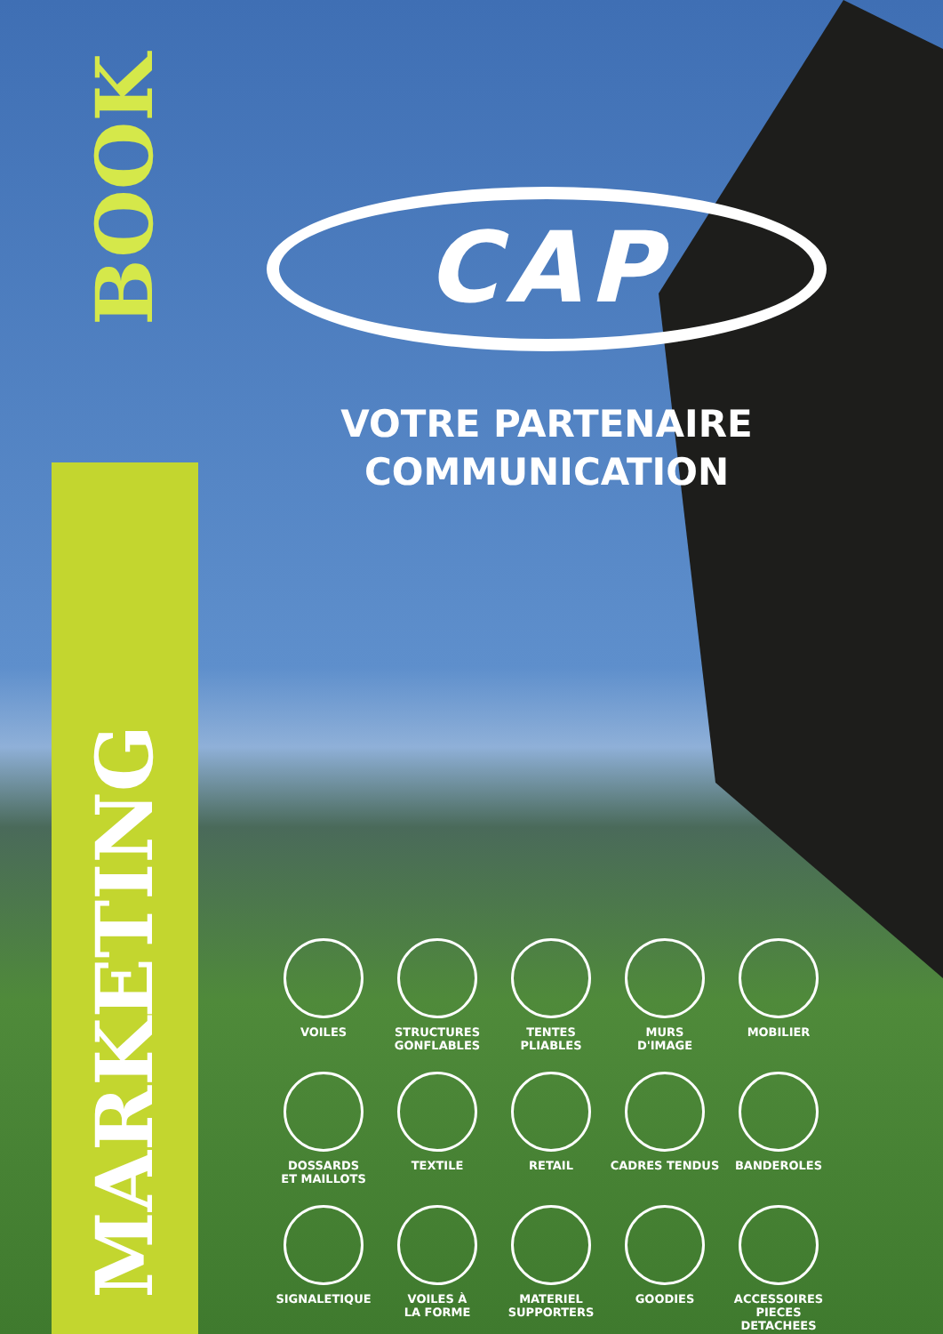BOOK
MARKETING
CAP
VOTRE PARTENAIRE COMMUNICATION
VOILES
STRUCTURES
GONFLABLES
TENTES
PLIABLES
MURS
D'IMAGE
MOBILIER
DOSSARDS
ET MAILLOTS
TEXTILE
RETAIL
CADRES TENDUS
BANDEROLES
SIGNALETIQUE
VOILES À
LA FORME
MATERIEL
SUPPORTERS
GOODIES
ACCESSOIRES
PIECES DETACHEES